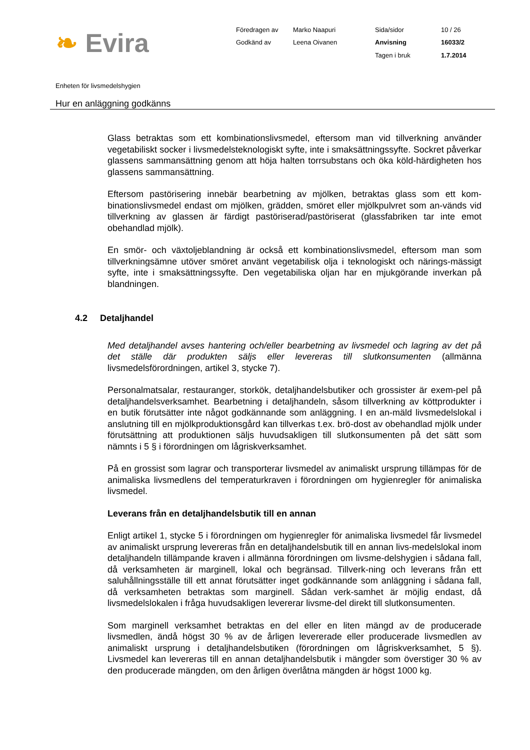❧ Evira
Föredragen av
Marko Naapuri
Sida/sidor
10 / 26
Godkänd av
Leena Oivanen
Anvisning
16033/2
Tagen i bruk
1.7.2014
Enheten för livsmedelshygien
Hur en anläggning godkänns
Glass betraktas som ett kombinationslivsmedel, eftersom man vid tillverkning använder vegetabiliskt socker i livsmedelsteknologiskt syfte, inte i smaksättningssyfte. Sockret påverkar glassens sammansättning genom att höja halten torrsubstans och öka köld-härdigheten hos glassens sammansättning.
Eftersom pastörisering innebär bearbetning av mjölken, betraktas glass som ett kom-binationslivsmedel endast om mjölken, grädden, smöret eller mjölkpulvret som an-vänds vid tillverkning av glassen är färdigt pastöriserad/pastöriserat (glassfabriken tar inte emot obehandlad mjölk).
En smör- och växtoljeblandning är också ett kombinationslivsmedel, eftersom man som tillverkningsämne utöver smöret använt vegetabilisk olja i teknologiskt och närings-mässigt syfte, inte i smaksättningssyfte. Den vegetabiliska oljan har en mjukgörande inverkan på blandningen.
4.2 Detaljhandel
Med detaljhandel avses hantering och/eller bearbetning av livsmedel och lagring av det på det ställe där produkten säljs eller levereras till slutkonsumenten (allmänna livsmedelsförordningen, artikel 3, stycke 7).
Personalmatsalar, restauranger, storkök, detaljhandelsbutiker och grossister är exem-pel på detaljhandelsverksamhet. Bearbetning i detaljhandeln, såsom tillverkning av köttprodukter i en butik förutsätter inte något godkännande som anläggning. I en an-mäld livsmedelslokal i anslutning till en mjölkproduktionsgård kan tillverkas t.ex. brö-dost av obehandlad mjölk under förutsättning att produktionen säljs huvudsakligen till slutkonsumenten på det sätt som nämnts i 5 § i förordningen om lågriskverksamhet.
På en grossist som lagrar och transporterar livsmedel av animaliskt ursprung tillämpas för de animaliska livsmedlens del temperaturkraven i förordningen om hygienregler för animaliska livsmedel.
Leverans från en detaljhandelsbutik till en annan
Enligt artikel 1, stycke 5 i förordningen om hygienregler för animaliska livsmedel får livsmedel av animaliskt ursprung levereras från en detaljhandelsbutik till en annan livs-medelslokal inom detaljhandeln tillämpande kraven i allmänna förordningen om livsme-delshygien i sådana fall, då verksamheten är marginell, lokal och begränsad. Tillverk-ning och leverans från ett saluhållningsställe till ett annat förutsätter inget godkännande som anläggning i sådana fall, då verksamheten betraktas som marginell. Sådan verk-samhet är möjlig endast, då livsmedelslokalen i fråga huvudsakligen levererar livsme-del direkt till slutkonsumenten.
Som marginell verksamhet betraktas en del eller en liten mängd av de producerade livsmedlen, ändå högst 30 % av de årligen levererade eller producerade livsmedlen av animaliskt ursprung i detaljhandelsbutiken (förordningen om lågriskverksamhet, 5 §). Livsmedel kan levereras till en annan detaljhandelsbutik i mängder som överstiger 30 % av den producerade mängden, om den årligen överlåtna mängden är högst 1000 kg.